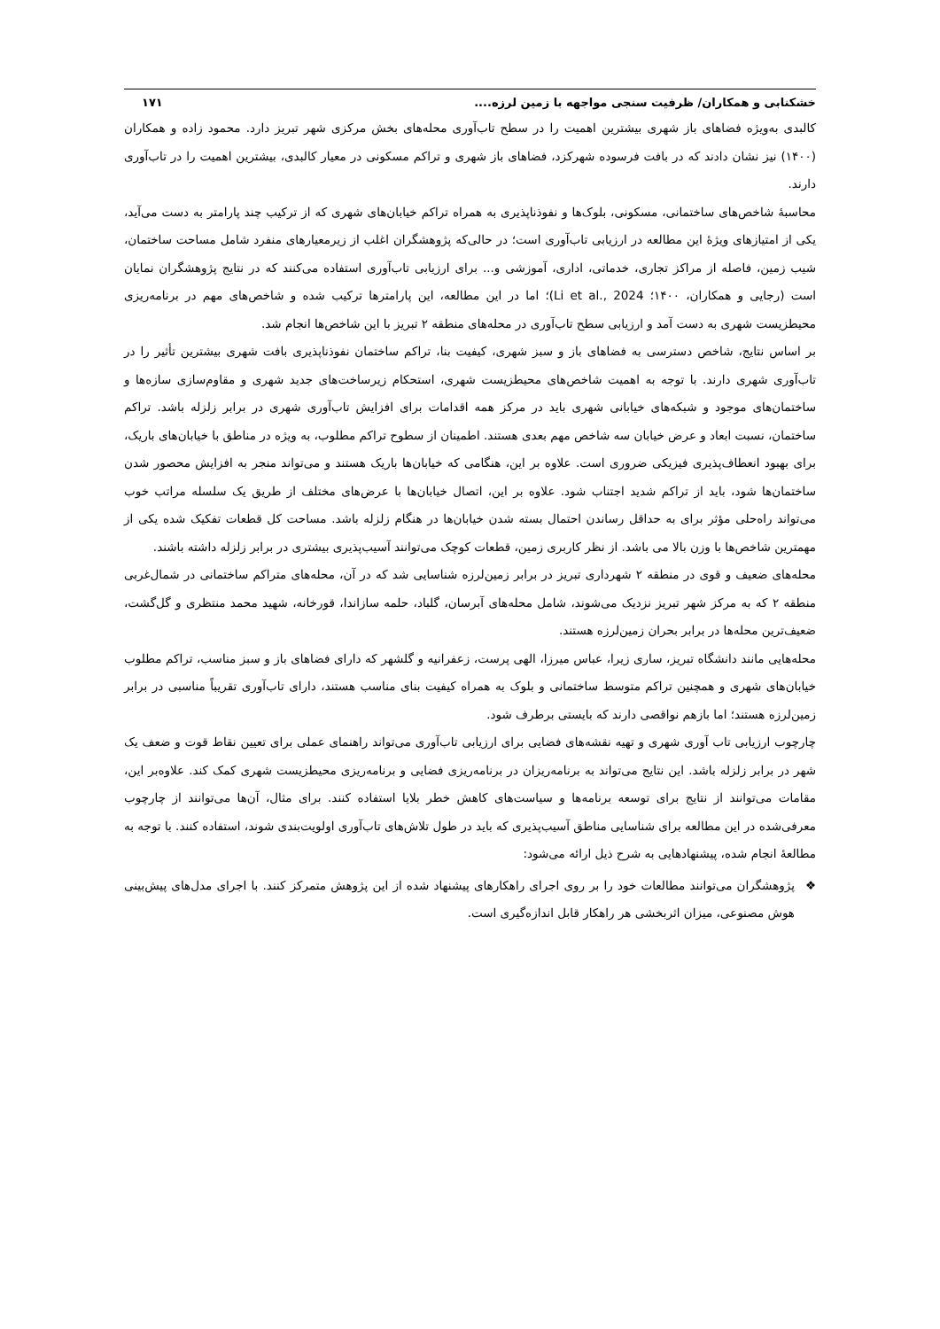خشکنابی و همکاران/ ظرفیت سنجی مواجهه با زمین لرزه.... ۱۷۱
کالبدی به‌ویژه فضاهای باز شهری بیشترین اهمیت را در سطح تاب‌آوری محله‌های بخش مرکزی شهر تبریز دارد. محمود زاده و همکاران (۱۴۰۰) نیز نشان دادند که در بافت فرسوده شهرکزد، فضاهای باز شهری و تراکم مسکونی در معیار کالبدی، بیشترین اهمیت را در تاب‌آوری دارند.
محاسبۀ شاخص‌های ساختمانی، مسکونی، بلوک‌ها و نفوذناپذیری به همراه تراکم خیابان‌های شهری که از ترکیب چند پارامتر به دست می‌آید، یکی از امتیازهای ویژۀ این مطالعه در ارزیابی تاب‌آوری است؛ در حالی‌که پژوهشگران اغلب از زیرمعیارهای منفرد شامل مساحت ساختمان، شیب زمین، فاصله از مراکز تجاری، خدماتی، اداری، آموزشی و... برای ارزیابی تاب‌آوری استفاده می‌کنند که در نتایج پژوهشگران نمایان است (رجایی و همکاران، ۱۴۰۰؛ Li et al., 2024)؛ اما در این مطالعه، این پارامترها ترکیب شده و شاخص‌های مهم در برنامه‌ریزی محیطزیست شهری به دست آمد و ارزیابی سطح تاب‌آوری در محله‌های منطقه ۲ تبریز با این شاخص‌ها انجام شد.
بر اساس نتایج، شاخص دسترسی به فضاهای باز و سبز شهری، کیفیت بنا، تراکم ساختمان نفوذناپذیری بافت شهری بیشترین تأثیر را در تاب‌آوری شهری دارند. با توجه به اهمیت شاخص‌های محیطزیست شهری، استحکام زیرساخت‌های جدید شهری و مقاوم‌سازی سازه‌ها و ساختمان‌های موجود و شبکه‌های خیابانی شهری باید در مرکز همه اقدامات برای افزایش تاب‌آوری شهری در برابر زلزله باشد. تراکم ساختمان، نسبت ابعاد و عرض خیابان سه شاخص مهم بعدی هستند. اطمینان از سطوح تراکم مطلوب، به ویژه در مناطق با خیابان‌های باریک، برای بهبود انعطاف‌پذیری فیزیکی ضروری است. علاوه بر این، هنگامی که خیابان‌ها باریک هستند و می‌تواند منجر به افزایش محصور شدن ساختمان‌ها شود، باید از تراکم شدید اجتناب شود. علاوه بر این، اتصال خیابان‌ها با عرض‌های مختلف از طریق یک سلسله مراتب خوب می‌تواند راه‌حلی مؤثر برای به حداقل رساندن احتمال بسته شدن خیابان‌ها در هنگام زلزله باشد. مساحت کل قطعات تفکیک شده یکی از مهمترین شاخص‌ها با وزن بالا می باشد. از نظر کاربری زمین، قطعات کوچک می‌توانند آسیب‌پذیری بیشتری در برابر زلزله داشته باشند.
محله‌های ضعیف و قوی در منطقه ۲ شهرداری تبریز در برابر زمین‌لرزه شناسایی شد که در آن، محله‌های متراکم ساختمانی در شمال‌غربی منطقه ۲ که به مرکز شهر تبریز نزدیک می‌شوند، شامل محله‌های آبرسان، گلباد، حلمه سازاندا، قورخانه، شهید محمد منتظری و گل‌گشت، ضعیف‌ترین محله‌ها در برابر بحران زمین‌لرزه هستند.
محله‌هایی مانند دانشگاه تبریز، ساری زیرا، عباس میرزا، الهی پرست، زعفرانیه و گلشهر که دارای فضاهای باز و سبز مناسب، تراکم مطلوب خیابان‌های شهری و همچنین تراکم متوسط ساختمانی و بلوک به همراه کیفیت بنای مناسب هستند، دارای تاب‌آوری تقریباً مناسبی در برابر زمین‌لرزه هستند؛ اما بازهم نواقصی دارند که بایستی برطرف شود.
چارچوب ارزیابی تاب آوری شهری و تهیه نقشه‌های فضایی برای ارزیابی تاب‌آوری می‌تواند راهنمای عملی برای تعیین نقاط قوت و ضعف یک شهر در برابر زلزله باشد. این نتایج می‌تواند به برنامه‌ریزان در برنامه‌ریزی فضایی و برنامه‌ریزی محیطزیست شهری کمک کند. علاوه‌بر این، مقامات می‌توانند از نتایج برای توسعه برنامه‌ها و سیاست‌های کاهش خطر بلایا استفاده کنند. برای مثال، آن‌ها می‌توانند از چارچوب معرفی‌شده در این مطالعه برای شناسایی مناطق آسیب‌پذیری که باید در طول تلاش‌های تاب‌آوری اولویت‌بندی شوند، استفاده کنند. با توجه به مطالعۀ انجام شده، پیشنهادهایی به شرح ذیل ارائه می‌شود:
❖ پژوهشگران می‌توانند مطالعات خود را بر روی اجرای راهکارهای پیشنهاد شده از این پژوهش متمرکز کنند. با اجرای مدل‌های پیش‌بینی هوش مصنوعی، میزان اثربخشی هر راهکار قابل اندازه‌گیری است.